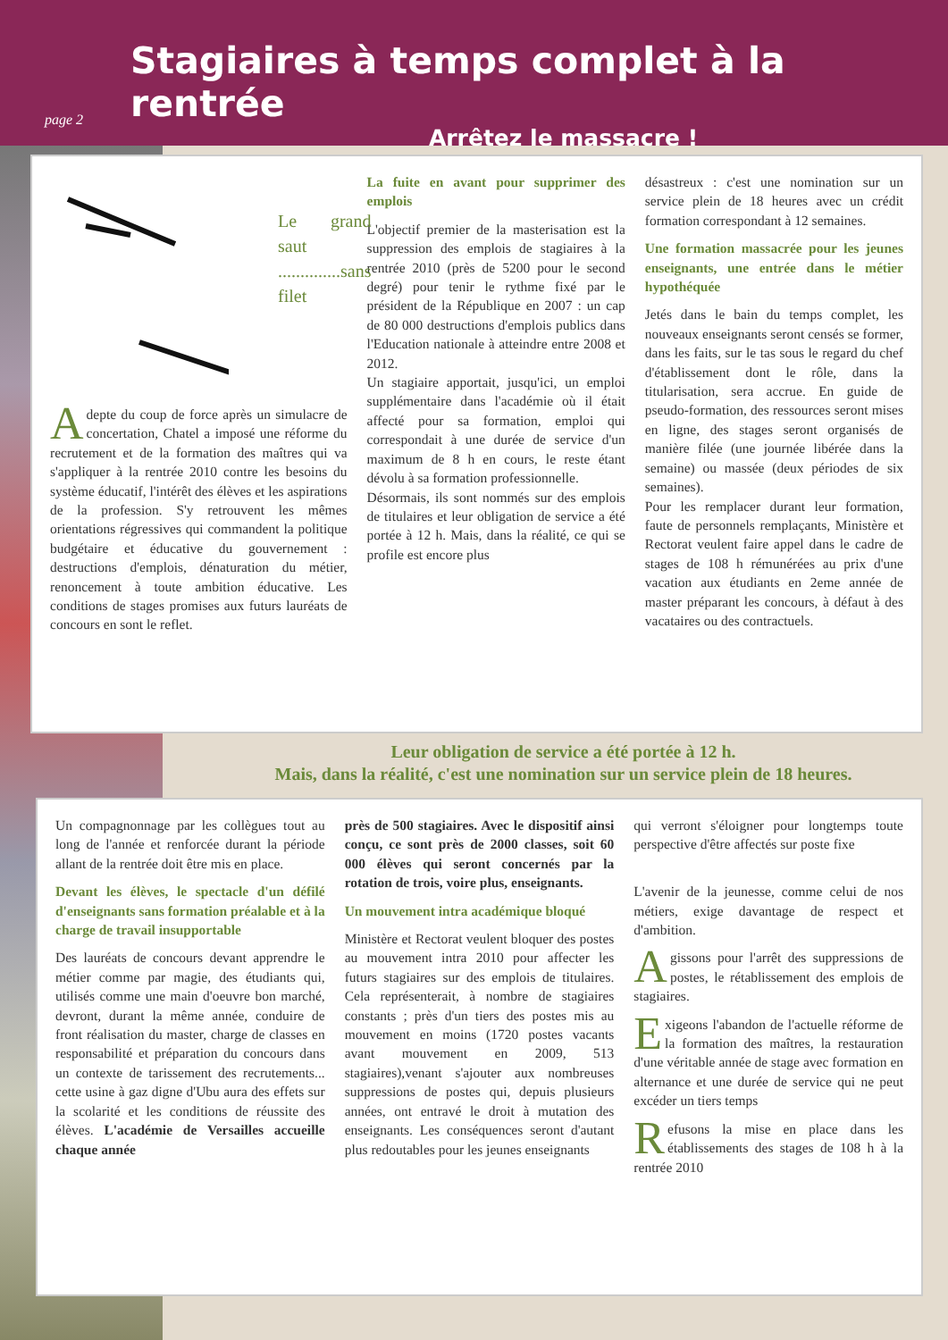Stagiaires à temps complet à la rentrée
Arrêtez le massacre !
page 2
Le grand saut
..............sans filet
Adepte du coup de force après un simulacre de concertation, Chatel a imposé une réforme du recrutement et de la formation des maîtres qui va s'appliquer à la rentrée 2010 contre les besoins du système éducatif, l'intérêt des élèves et les aspirations de la profession. S'y retrouvent les mêmes orientations régressives qui commandent la politique budgétaire et éducative du gouvernement : destructions d'emplois, dénaturation du métier, renoncement à toute ambition éducative. Les conditions de stages promises aux futurs lauréats de concours en sont le reflet.
La fuite en avant pour supprimer des emplois
L'objectif premier de la masterisation est la suppression des emplois de stagiaires à la rentrée 2010 (près de 5200 pour le second degré) pour tenir le rythme fixé par le président de la République en 2007 : un cap de 80 000 destructions d'emplois publics dans l'Education nationale à atteindre entre 2008 et 2012.
Un stagiaire apportait, jusqu'ici, un emploi supplémentaire dans l'académie où il était affecté pour sa formation, emploi qui correspondait à une durée de service d'un maximum de 8 h en cours, le reste étant dévolu à sa formation professionnelle.
Désormais, ils sont nommés sur des emplois de titulaires et leur obligation de service a été portée à 12 h. Mais, dans la réalité, ce qui se profile est encore plus
désastreux : c'est une nomination sur un service plein de 18 heures avec un crédit formation correspondant à 12 semaines.
Une formation massacrée pour les jeunes enseignants, une entrée dans le métier hypothéquée
Jetés dans le bain du temps complet, les nouveaux enseignants seront censés se former, dans les faits, sur le tas sous le regard du chef d'établissement dont le rôle, dans la titularisation, sera accrue. En guide de pseudo-formation, des ressources seront mises en ligne, des stages seront organisés de manière filée (une journée libérée dans la semaine) ou massée (deux périodes de six semaines).
Pour les remplacer durant leur formation, faute de personnels remplaçants, Ministère et Rectorat veulent faire appel dans le cadre de stages de 108 h rémunérées au prix d'une vacation aux étudiants en 2eme année de master préparant les concours, à défaut à des vacataires ou des contractuels.
Leur obligation de service a été portée à 12 h.
Mais, dans la réalité, c'est une nomination sur un service plein de 18 heures.
Un compagnonnage par les collègues tout au long de l'année et renforcée durant la période allant de la rentrée doit être mis en place.
Devant les élèves, le spectacle d'un défilé d'enseignants sans formation préalable et à la charge de travail insupportable
Des lauréats de concours devant apprendre le métier comme par magie, des étudiants qui, utilisés comme une main d'oeuvre bon marché, devront, durant la même année, conduire de front réalisation du master, charge de classes en responsabilité et préparation du concours dans un contexte de tarissement des recrutements... cette usine à gaz digne d'Ubu aura des effets sur la scolarité et les conditions de réussite des élèves. L'académie de Versailles accueille chaque année
près de 500 stagiaires. Avec le dispositif ainsi conçu, ce sont près de 2000 classes, soit 60 000 élèves qui seront concernés par la rotation de trois, voire plus, enseignants.
Un mouvement intra académique bloqué
Ministère et Rectorat veulent bloquer des postes au mouvement intra 2010 pour affecter les futurs stagiaires sur des emplois de titulaires. Cela représenterait, à nombre de stagiaires constants ; près d'un tiers des postes mis au mouvement en moins (1720 postes vacants avant mouvement en 2009, 513 stagiaires),venant s'ajouter aux nombreuses suppressions de postes qui, depuis plusieurs années, ont entravé le droit à mutation des enseignants. Les conséquences seront d'autant plus redoutables pour les jeunes enseignants
qui verront s'éloigner pour longtemps toute perspective d'être affectés sur poste fixe
L'avenir de la jeunesse, comme celui de nos métiers, exige davantage de respect et d'ambition.
Agissons pour l'arrêt des suppressions de postes, le rétablissement des emplois de stagiaires.
Exigeons l'abandon de l'actuelle réforme de la formation des maîtres, la restauration d'une véritable année de stage avec formation en alternance et une durée de service qui ne peut excéder un tiers temps
Refusons la mise en place dans les établissements des stages de 108 h à la rentrée 2010